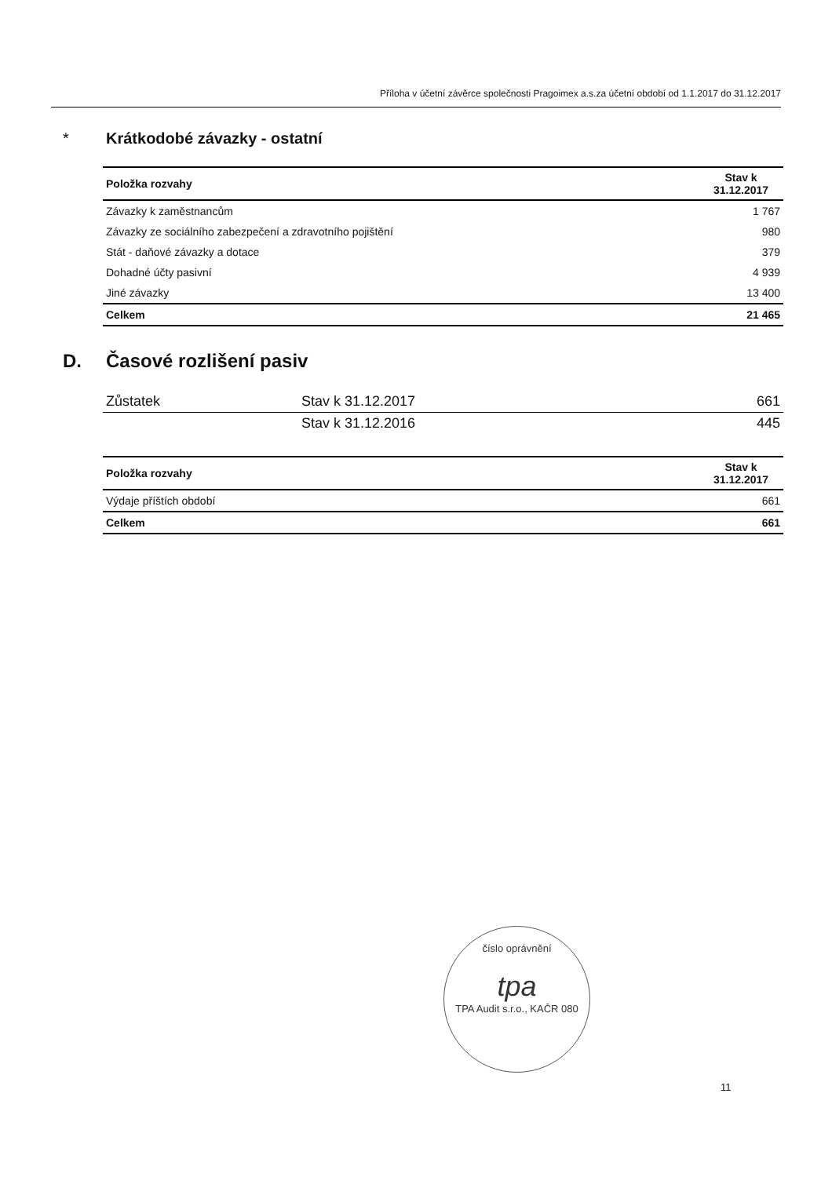Příloha v účetní závěrce společnosti Pragoimex a.s.za účetní období od 1.1.2017 do 31.12.2017
* Krátkodobé závazky - ostatní
| Položka rozvahy | Stav k 31.12.2017 |
| --- | --- |
| Závazky k zaměstnancům | 1 767 |
| Závazky ze sociálního zabezpečení a zdravotního pojištění | 980 |
| Stát - daňové závazky a dotace | 379 |
| Dohadné účty pasivní | 4 939 |
| Jiné závazky | 13 400 |
| Celkem | 21 465 |
D. Časové rozlišení pasiv
| Zůstatek | Stav k 31.12.2017 | 661 |
| | Stav k 31.12.2016 | 445 |
| Položka rozvahy | Stav k 31.12.2017 |
| --- | --- |
| Výdaje příštích období | 661 |
| Celkem | 661 |
číslo oprávnění
tpa
TPA Audit s.r.o., KAČR 080
11